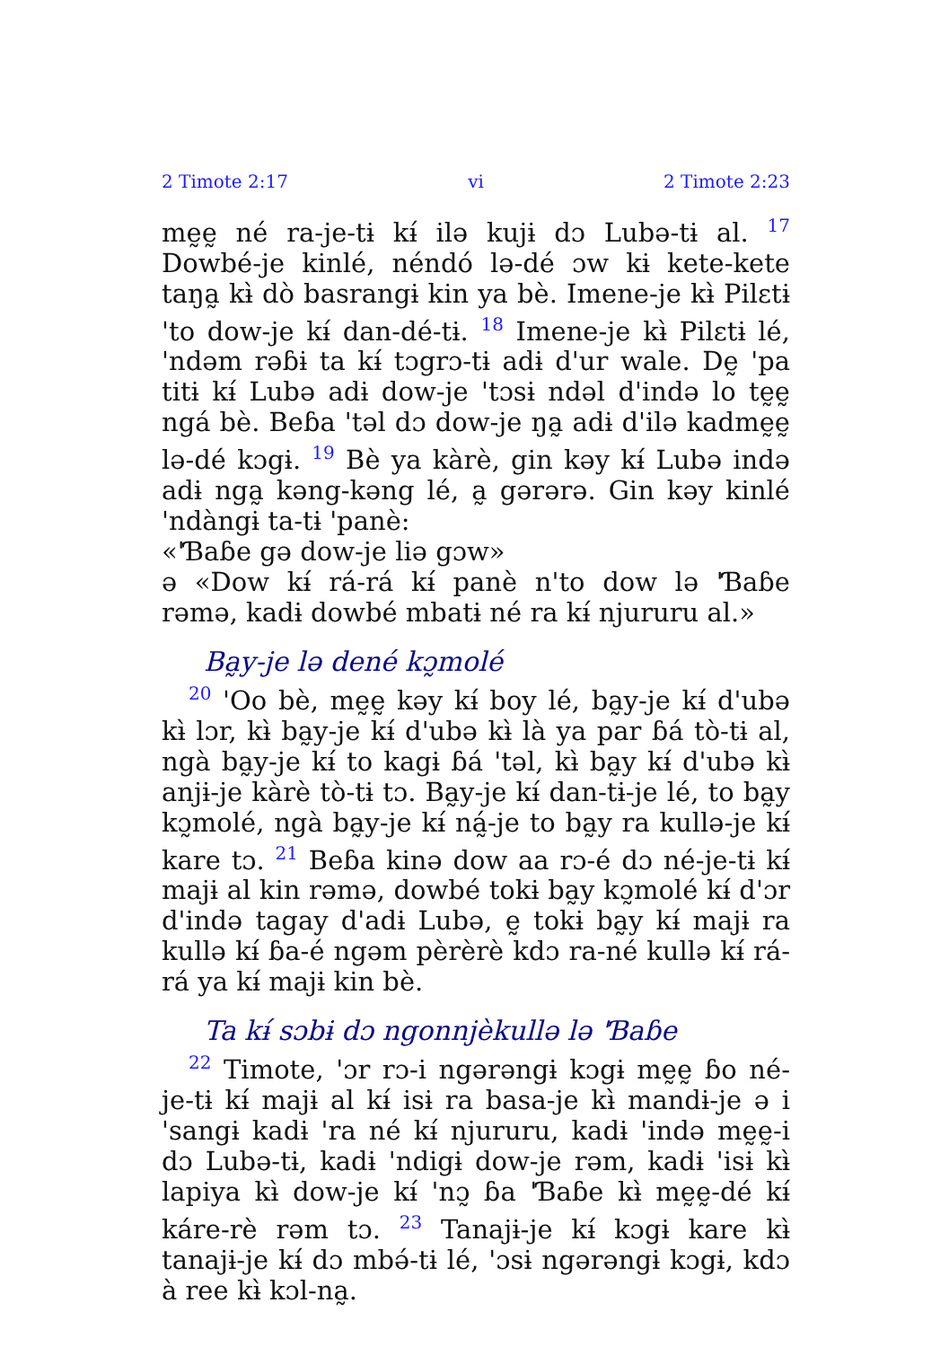2 Timote 2:17 vi 2 Timote 2:23
mḛḛ né ra-je-tɨ kɨ́ ilə kujɨ dɔ Lubə-tɨ al. <sup>17</sup> Dowbé-je kinlé, néndó lə-dé ɔw kɨ kete-kete taŋa̰ kɨ̀ dò basrangɨ kin ya bè. Imene-je kɨ̀ Pilɛtɨ 'to dow-je kɨ́ dan-dé-tɨ. <sup>18</sup> Imene-je kɨ̀ Pilɛtɨ lé, 'ndəm rəɓɨ ta kɨ́ tɔgrɔ-tɨ adɨ d'ur wale. Dḛ 'pa titɨ kɨ́ Lubə adɨ dow-je 'tɔsɨ ndəl d'ində lo tḛḛ ngá bè. Beɓa 'təl dɔ dow-je ŋa̰ adɨ d'ilə kadmḛḛ lə-dé kɔgɨ. <sup>19</sup> Bè ya kàrè, gin kəy kɨ́ Lubə ində adɨ nga̰ kəng-kəng lé, a̰ gərərə. Gin kəy kinlé 'ndàngɨ ta-tɨ 'panè:
«'Ɓaɓe gə dow-je liə gɔw»
ə «Dow kɨ́ rá-rá kɨ́ panè n'to dow lə 'Ɓaɓe rəmə, kadɨ dowbé mbatɨ né ra kɨ́ njururu al.»
Ba̰y-je lə dené kɔ̰molé
<sup>20</sup> 'Oo bè, mḛḛ kəy kɨ́ boy lé, ba̰y-je kɨ́ d'ubə kɨ̀ lɔr, kɨ̀ ba̰y-je kɨ́ d'ubə kɨ̀ là ya par ɓá tò-tɨ al, ngà ba̰y-je kɨ́ to kagɨ ɓá 'təl, kɨ̀ ba̰y kɨ́ d'ubə kɨ̀ anjɨ-je kàrè tò-tɨ tɔ. Ba̰y-je kɨ́ dan-tɨ-je lé, to ba̰y kɔ̰molé, ngà ba̰y-je kɨ́ ná̰-je to ba̰y ra kullə-je kɨ́ kare tɔ. <sup>21</sup> Beɓa kinə dow aa rɔ-é dɔ né-je-tɨ kɨ́ majɨ al kin rəmə, dowbé tokɨ ba̰y kɔ̰molé kɨ́ d'ɔr d'ində tagay d'adɨ Lubə, ḛ tokɨ ba̰y kɨ́ majɨ ra kullə kɨ́ ɓa-é ngəm pèrèrè kdɔ ra-né kullə kɨ́ rá-rá ya kɨ́ majɨ kin bè.
Ta kɨ́ sɔbɨ dɔ ngonnjèkullə lə 'Ɓaɓe
<sup>22</sup> Timote, 'ɔr rɔ-i ngərəngɨ kɔgɨ mḛḛ ɓo né-je-tɨ kɨ́ majɨ al kɨ́ isɨ ra basa-je kɨ̀ mandɨ-je ə i 'sangɨ kadɨ 'ra né kɨ́ njururu, kadɨ 'ində mḛḛ-i dɔ Lubə-tɨ, kadɨ 'ndigɨ dow-je rəm, kadɨ 'isɨ kɨ̀ lapiya kɨ̀ dow-je kɨ́ 'nɔ̰ ɓa 'Ɓaɓe kɨ̀ mḛḛ-dé kɨ́ káre-rè rəm tɔ. <sup>23</sup> Tanajɨ-je kɨ́ kɔgɨ kare kɨ̀ tanajɨ-je kɨ́ dɔ mbə́-tɨ lé, 'ɔsɨ ngərəngɨ kɔgɨ, kdɔ à ree kɨ̀ kɔl-na̰.